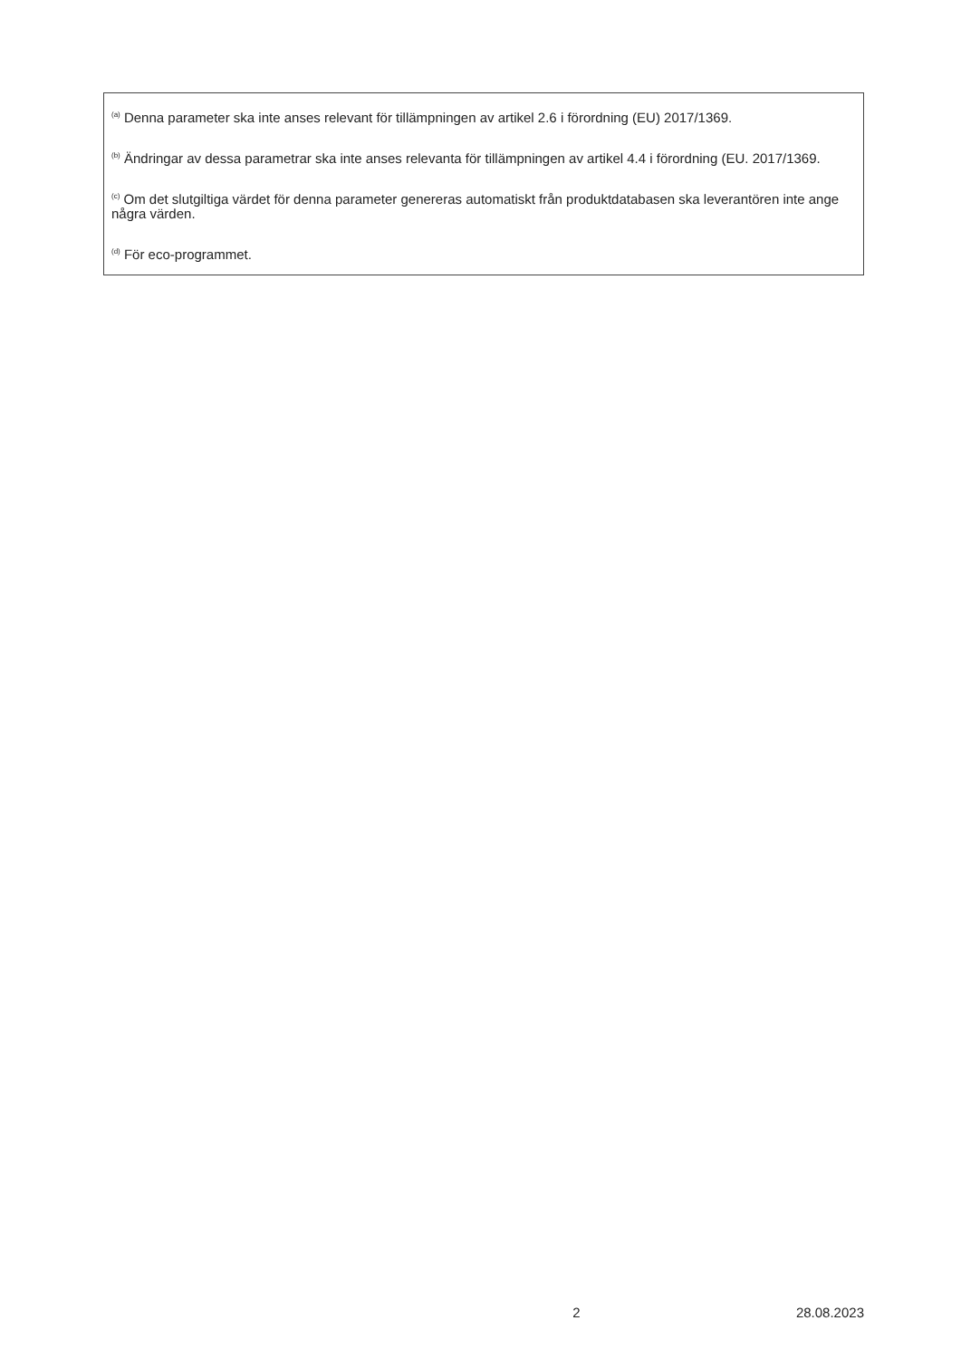<sup>(a)</sup> Denna parameter ska inte anses relevant för tillämpningen av artikel 2.6 i förordning (EU) 2017/1369.
<sup>(b)</sup> Ändringar av dessa parametrar ska inte anses relevanta för tillämpningen av artikel 4.4 i förordning (EU. 2017/1369.
<sup>(c)</sup> Om det slutgiltiga värdet för denna parameter genereras automatiskt från produktdatabasen ska leverantören inte ange några värden.
<sup>(d)</sup> För eco-programmet.
2 28.08.2023